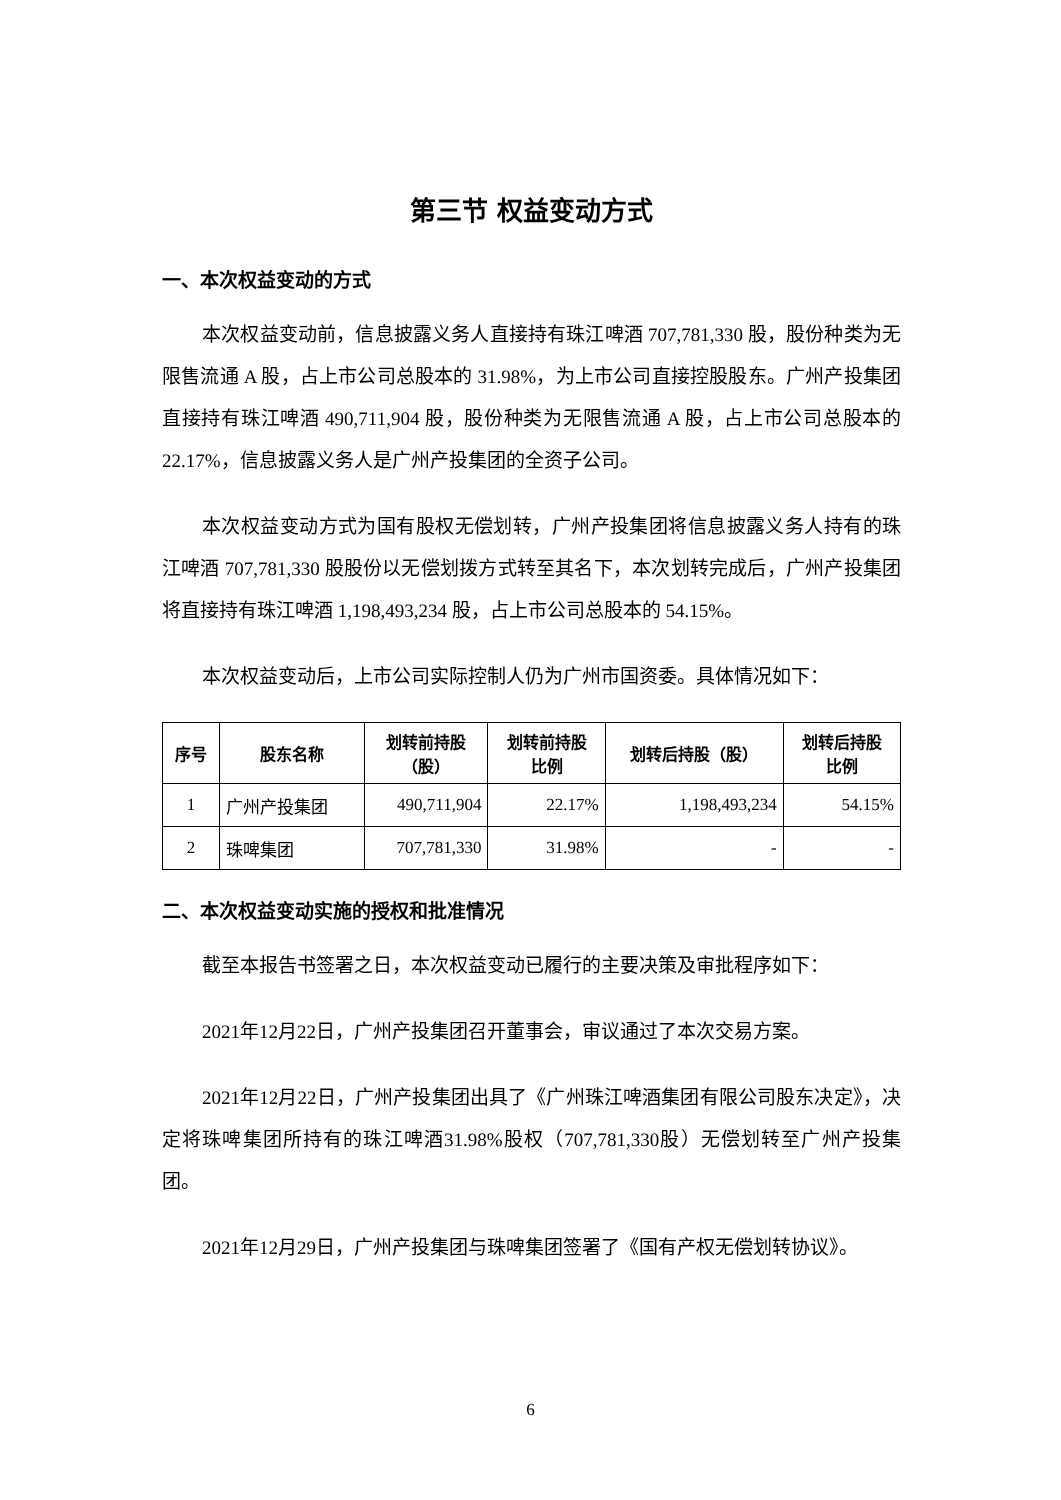第三节 权益变动方式
一、本次权益变动的方式
本次权益变动前，信息披露义务人直接持有珠江啤酒 707,781,330 股，股份种类为无限售流通 A 股，占上市公司总股本的 31.98%，为上市公司直接控股股东。广州产投集团直接持有珠江啤酒 490,711,904 股，股份种类为无限售流通 A 股，占上市公司总股本的 22.17%，信息披露义务人是广州产投集团的全资子公司。
本次权益变动方式为国有股权无偿划转，广州产投集团将信息披露义务人持有的珠江啤酒 707,781,330 股股份以无偿划拨方式转至其名下，本次划转完成后，广州产投集团将直接持有珠江啤酒 1,198,493,234 股，占上市公司总股本的 54.15%。
本次权益变动后，上市公司实际控制人仍为广州市国资委。具体情况如下：
| 序号 | 股东名称 | 划转前持股 （股） | 划转前持股 比例 | 划转后持股（股） | 划转后持股 比例 |
| --- | --- | --- | --- | --- | --- |
| 1 | 广州产投集团 | 490,711,904 | 22.17% | 1,198,493,234 | 54.15% |
| 2 | 珠啤集团 | 707,781,330 | 31.98% | - | - |
二、本次权益变动实施的授权和批准情况
截至本报告书签署之日，本次权益变动已履行的主要决策及审批程序如下：
2021年12月22日，广州产投集团召开董事会，审议通过了本次交易方案。
2021年12月22日，广州产投集团出具了《广州珠江啤酒集团有限公司股东决定》，决定将珠啤集团所持有的珠江啤酒31.98%股权（707,781,330股）无偿划转至广州产投集团。
2021年12月29日，广州产投集团与珠啤集团签署了《国有产权无偿划转协议》。
6